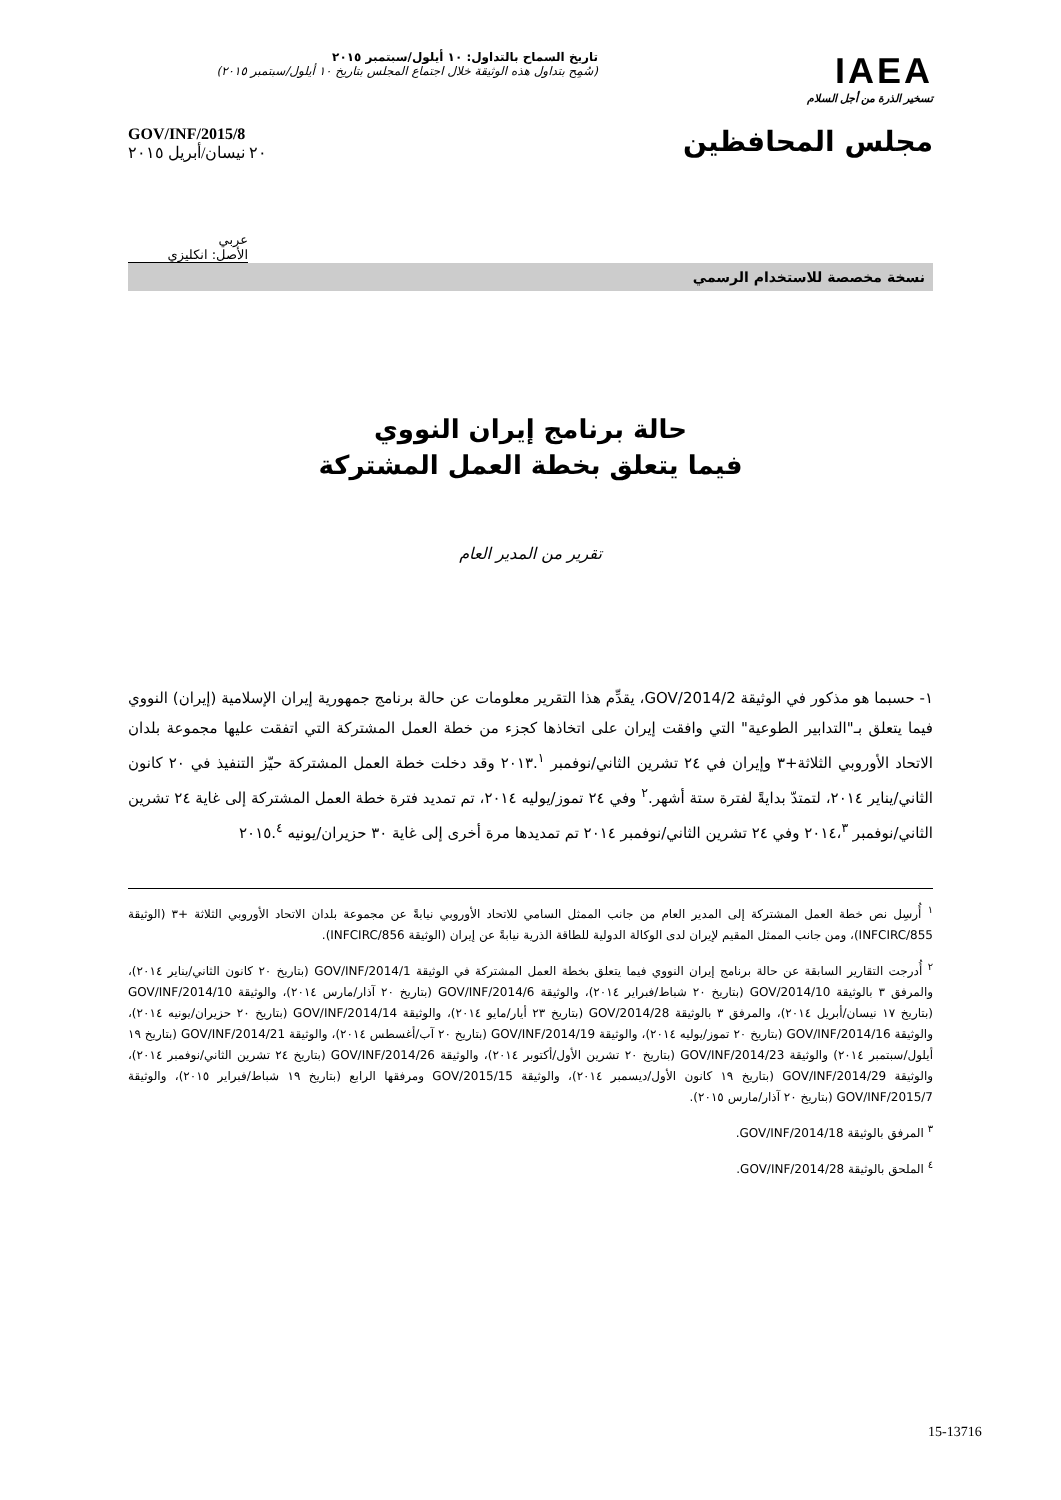IAEA
تسخير الذرة من أجل السلام
تاريخ السماح بالتداول: ١٠ أيلول/سبتمبر ٢٠١٥
(سُمِح بتداول هذه الوثيقة خلال اجتماع المجلس بتاريخ ١٠ أيلول/سبتمبر ٢٠١٥)
مجلس المحافظين
GOV/INF/2015/8
٢٠ نيسان/أبريل ٢٠١٥
عربي
الأصل: انكليزي
نسخة مخصصة للاستخدام الرسمي
حالة برنامج إيران النووي
فيما يتعلق بخطة العمل المشتركة
تقرير من المدير العام
١- حسبما هو مذكور في الوثيقة GOV/2014/2، يقدِّم هذا التقرير معلومات عن حالة برنامج جمهورية إيران الإسلامية (إيران) النووي فيما يتعلق بـ"التدابير الطوعية" التي وافقت إيران على اتخاذها كجزء من خطة العمل المشتركة التي اتفقت عليها مجموعة بلدان الاتحاد الأوروبي الثلاثة+٣ وإيران في ٢٤ تشرين الثاني/نوفمبر ٢٠١٣.<sup>١</sup> وقد دخلت خطة العمل المشتركة حيّز التنفيذ في ٢٠ كانون الثاني/يناير ٢٠١٤، لتمتدّ بدايةً لفترة ستة أشهر.<sup>٢</sup> وفي ٢٤ تموز/يوليه ٢٠١٤، تم تمديد فترة خطة العمل المشتركة إلى غاية ٢٤ تشرين الثاني/نوفمبر ٢٠١٤،<sup>٣</sup> وفي ٢٤ تشرين الثاني/نوفمبر ٢٠١٤ تم تمديدها مرة أخرى إلى غاية ٣٠ حزيران/يونيه ٢٠١٥.<sup>٤</sup>
<sup>١</sup> أُرسِل نص خطة العمل المشتركة إلى المدير العام من جانب الممثل السامي للاتحاد الأوروبي نيابةً عن مجموعة بلدان الاتحاد الأوروبي الثلاثة +٣ (الوثيقة INFCIRC/855)، ومن جانب الممثل المقيم لإيران لدى الوكالة الدولية للطاقة الذرية نيابةً عن إيران (الوثيقة INFCIRC/856).
<sup>٢</sup> أُدرجت التقارير السابقة عن حالة برنامج إيران النووي فيما يتعلق بخطة العمل المشتركة في الوثيقة GOV/INF/2014/1 (بتاريخ ٢٠ كانون الثاني/يناير ٢٠١٤)، والمرفق ٣ بالوثيقة GOV/2014/10 (بتاريخ ٢٠ شباط/فبراير ٢٠١٤)، والوثيقة GOV/INF/2014/6 (بتاريخ ٢٠ آذار/مارس ٢٠١٤)، والوثيقة GOV/INF/2014/10 (بتاريخ ١٧ نيسان/أبريل ٢٠١٤)، والمرفق ٣ بالوثيقة GOV/2014/28 (بتاريخ ٢٣ أيار/مايو ٢٠١٤)، والوثيقة GOV/INF/2014/14 (بتاريخ ٢٠ حزيران/يونيه ٢٠١٤)، والوثيقة GOV/INF/2014/16 (بتاريخ ٢٠ تموز/يوليه ٢٠١٤)، والوثيقة GOV/INF/2014/19 (بتاريخ ٢٠ آب/أغسطس ٢٠١٤)، والوثيقة GOV/INF/2014/21 (بتاريخ ١٩ أيلول/سبتمبر ٢٠١٤) والوثيقة GOV/INF/2014/23 (بتاريخ ٢٠ تشرين الأول/أكتوبر ٢٠١٤)، والوثيقة GOV/INF/2014/26 (بتاريخ ٢٤ تشرين الثاني/نوفمبر ٢٠١٤)، والوثيقة GOV/INF/2014/29 (بتاريخ ١٩ كانون الأول/ديسمبر ٢٠١٤)، والوثيقة GOV/2015/15 ومرفقها الرابع (بتاريخ ١٩ شباط/فبراير ٢٠١٥)، والوثيقة GOV/INF/2015/7 (بتاريخ ٢٠ آذار/مارس ٢٠١٥).
<sup>٣</sup> المرفق بالوثيقة GOV/INF/2014/18.
<sup>٤</sup> الملحق بالوثيقة GOV/INF/2014/28.
15-13716